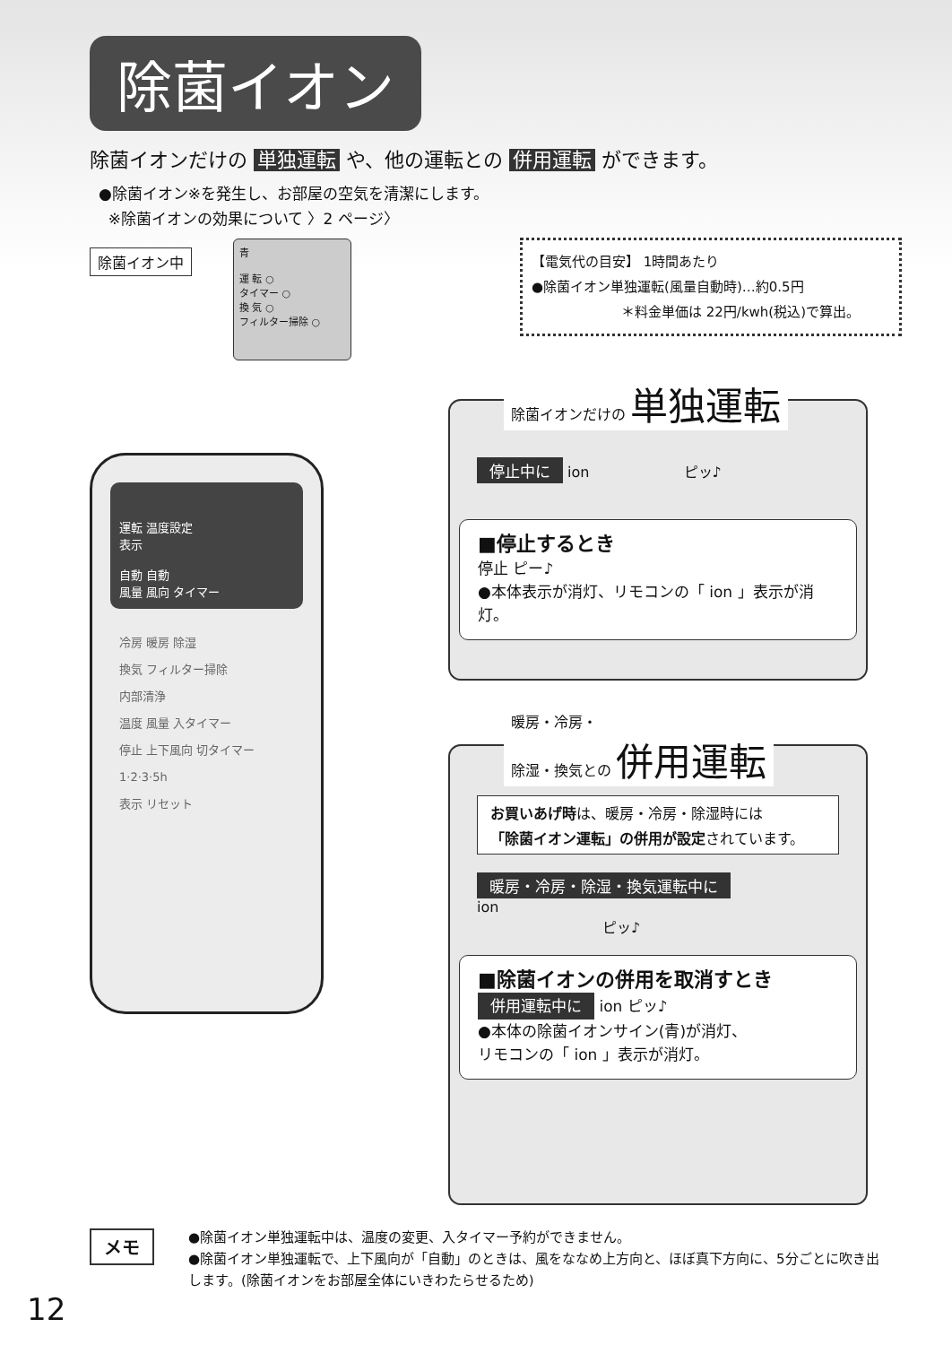除菌イオン
除菌イオンだけの 単独運転 や、他の運転との 併用運転 ができます。
●除菌イオン※を発生し、お部屋の空気を清潔にします。
※除菌イオンの効果について 〉2 ページ〉
除菌イオン中
青
運 転 ○
タイマー ○
換 気 ○
フィルター掃除 ○
【電気代の目安】 1時間あたり
●除菌イオン単独運転(風量自動時)…約0.5円
＊料金単価は 22円/kwh(税込)で算出。
運転 温度設定
表示
自動 自動
風量 風向 タイマー
冷房 暖房 除湿
換気 フィルター掃除
内部清浄
温度 風量 入タイマー
停止 上下風向 切タイマー
1·2·3·5h
表示 リセット
除菌イオンだけの 単独運転
停止中に ion ピッ♪
■停止するとき
停止 ピー♪
●本体表示が消灯、リモコンの「 ion 」表示が消灯。
暖房・冷房・
除湿・換気との 併用運転
お買いあげ時は、暖房・冷房・除湿時には
「除菌イオン運転」の併用が設定されています。
暖房・冷房・除湿・換気運転中に
ion
ピッ♪
■除菌イオンの併用を取消すとき
併用運転中に ion ピッ♪
●本体の除菌イオンサイン(青)が消灯、
リモコンの「 ion 」表示が消灯。
メモ
●除菌イオン単独運転中は、温度の変更、入タイマー予約ができません。
●除菌イオン単独運転で、上下風向が「自動」のときは、風をななめ上方向と、ほぼ真下方向に、5分ごとに吹き出します。(除菌イオンをお部屋全体にいきわたらせるため)
12